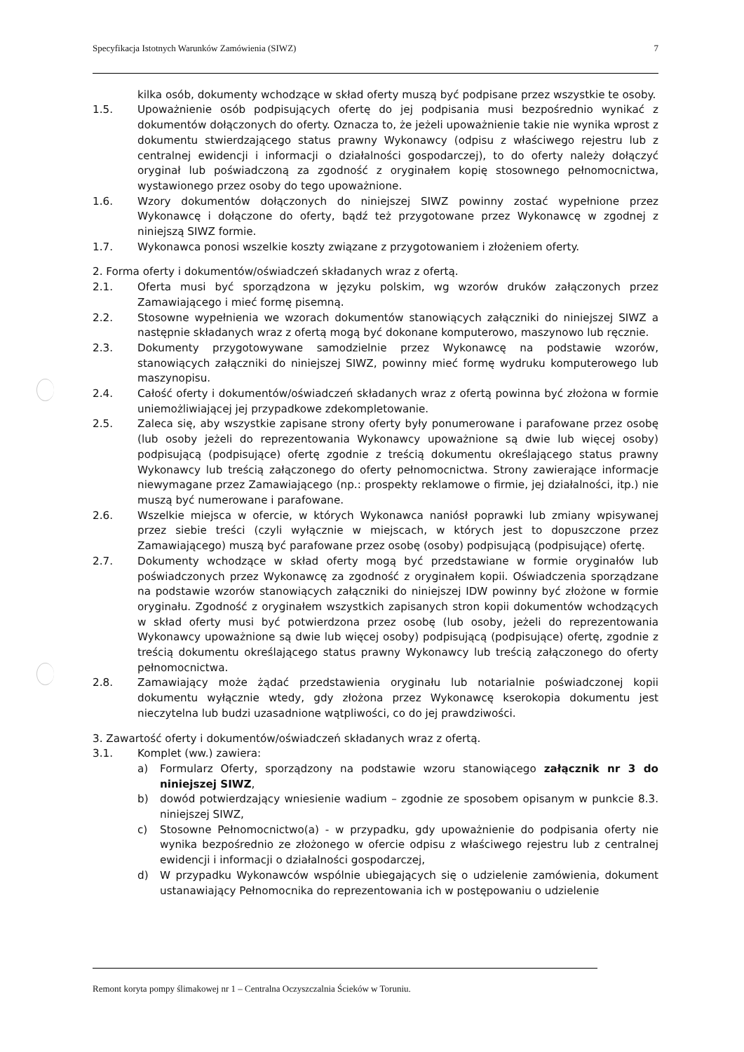Specyfikacja Istotnych Warunków Zamówienia (SIWZ) 7
kilka osób, dokumenty wchodzące w skład oferty muszą być podpisane przez wszystkie te osoby.
1.5. Upoważnienie osób podpisujących ofertę do jej podpisania musi bezpośrednio wynikać z dokumentów dołączonych do oferty. Oznacza to, że jeżeli upoważnienie takie nie wynika wprost z dokumentu stwierdzającego status prawny Wykonawcy (odpisu z właściwego rejestru lub z centralnej ewidencji i informacji o działalności gospodarczej), to do oferty należy dołączyć oryginał lub poświadczoną za zgodność z oryginałem kopię stosownego pełnomocnictwa, wystawionego przez osoby do tego upoważnione.
1.6. Wzory dokumentów dołączonych do niniejszej SIWZ powinny zostać wypełnione przez Wykonawcę i dołączone do oferty, bądź też przygotowane przez Wykonawcę w zgodnej z niniejszą SIWZ formie.
1.7. Wykonawca ponosi wszelkie koszty związane z przygotowaniem i złożeniem oferty.
2. Forma oferty i dokumentów/oświadczeń składanych wraz z ofertą.
2.1. Oferta musi być sporządzona w języku polskim, wg wzorów druków załączonych przez Zamawiającego i mieć formę pisemną.
2.2. Stosowne wypełnienia we wzorach dokumentów stanowiących załączniki do niniejszej SIWZ a następnie składanych wraz z ofertą mogą być dokonane komputerowo, maszynowo lub ręcznie.
2.3. Dokumenty przygotowywane samodzielnie przez Wykonawcę na podstawie wzorów, stanowiących załączniki do niniejszej SIWZ, powinny mieć formę wydruku komputerowego lub maszynopisu.
2.4. Całość oferty i dokumentów/oświadczeń składanych wraz z ofertą powinna być złożona w formie uniemożliwiającej jej przypadkowe zdekompletowanie.
2.5. Zaleca się, aby wszystkie zapisane strony oferty były ponumerowane i parafowane przez osobę (lub osoby jeżeli do reprezentowania Wykonawcy upoważnione są dwie lub więcej osoby) podpisującą (podpisujące) ofertę zgodnie z treścią dokumentu określającego status prawny Wykonawcy lub treścią załączonego do oferty pełnomocnictwa. Strony zawierające informacje niewymagane przez Zamawiającego (np.: prospekty reklamowe o firmie, jej działalności, itp.) nie muszą być numerowane i parafowane.
2.6. Wszelkie miejsca w ofercie, w których Wykonawca naniósł poprawki lub zmiany wpisywanej przez siebie treści (czyli wyłącznie w miejscach, w których jest to dopuszczone przez Zamawiającego) muszą być parafowane przez osobę (osoby) podpisującą (podpisujące) ofertę.
2.7. Dokumenty wchodzące w skład oferty mogą być przedstawiane w formie oryginałów lub poświadczonych przez Wykonawcę za zgodność z oryginałem kopii. Oświadczenia sporządzane na podstawie wzorów stanowiących załączniki do niniejszej IDW powinny być złożone w formie oryginału. Zgodność z oryginałem wszystkich zapisanych stron kopii dokumentów wchodzących w skład oferty musi być potwierdzona przez osobę (lub osoby, jeżeli do reprezentowania Wykonawcy upoważnione są dwie lub więcej osoby) podpisującą (podpisujące) ofertę, zgodnie z treścią dokumentu określającego status prawny Wykonawcy lub treścią załączonego do oferty pełnomocnictwa.
2.8. Zamawiający może żądać przedstawienia oryginału lub notarialnie poświadczonej kopii dokumentu wyłącznie wtedy, gdy złożona przez Wykonawcę kserokopia dokumentu jest nieczytelna lub budzi uzasadnione wątpliwości, co do jej prawdziwości.
3. Zawartość oferty i dokumentów/oświadczeń składanych wraz z ofertą.
3.1. Komplet (ww.) zawiera:
a) Formularz Oferty, sporządzony na podstawie wzoru stanowiącego załącznik nr 3 do niniejszej SIWZ,
b) dowód potwierdzający wniesienie wadium – zgodnie ze sposobem opisanym w punkcie 8.3. niniejszej SIWZ,
c) Stosowne Pełnomocnictwo(a) - w przypadku, gdy upoważnienie do podpisania oferty nie wynika bezpośrednio ze złożonego w ofercie odpisu z właściwego rejestru lub z centralnej ewidencji i informacji o działalności gospodarczej,
d) W przypadku Wykonawców wspólnie ubiegających się o udzielenie zamówienia, dokument ustanawiający Pełnomocnika do reprezentowania ich w postępowaniu o udzielenie
Remont koryta pompy ślimakowej nr 1 – Centralna Oczyszczalnia Ścieków w Toruniu.